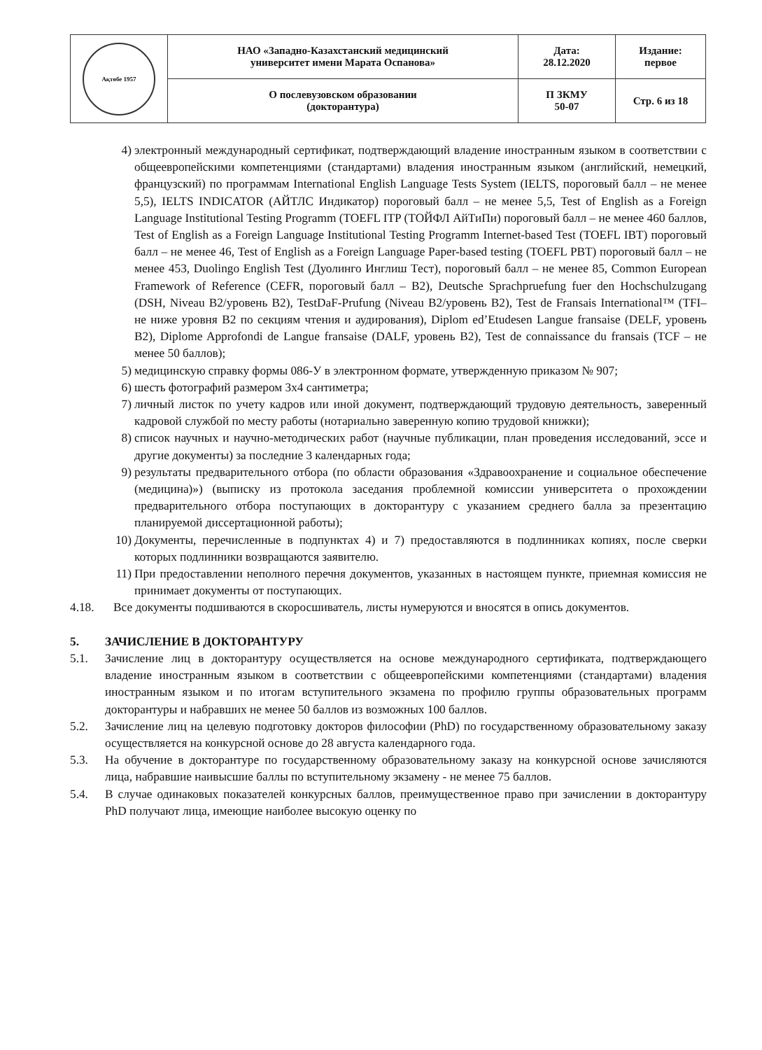| Ақтөбе 1957 | НАО «Западно-Казахстанский медицинский университет имени Марата Оспанова» | Дата: 28.12.2020 | Издание: первое |
| | О послевузовском образовании (докторантура) | П ЗКМУ 50-07 | Стр. 6 из 18 |
4) электронный международный сертификат, подтверждающий владение иностранным языком в соответствии с общеевропейскими компетенциями (стандартами) владения иностранным языком (английский, немецкий, французский) по программам International English Language Tests System (IELTS, пороговый балл – не менее 5,5), IELTS INDICATOR (АЙТЛС Индикатор) пороговый балл – не менее 5,5, Test of English as a Foreign Language Institutional Testing Programm (TOEFL ITP (ТОЙФЛ АйТиПи) пороговый балл – не менее 460 баллов, Test of English as a Foreign Language Institutional Testing Programm Internet-based Test (TOEFL IBT) пороговый балл – не менее 46, Test of English as a Foreign Language Paper-based testing (TOEFL PBT) пороговый балл – не менее 453, Duolingo English Test (Дуолинго Инглиш Тест), пороговый балл – не менее 85, Common European Framework of Reference (CEFR, пороговый балл – B2), Deutsche Sprachpruefung fuer den Hochschulzugang (DSH, Niveau B2/уровень B2), TestDaF-Prufung (Niveau B2/уровень B2), Test de Fransais International™ (TFI– не ниже уровня B2 по секциям чтения и аудирования), Diplom ed’Etudesen Langue fransaise (DELF, уровень B2), Diplome Approfondi de Langue fransaise (DALF, уровень B2), Test de connaissance du fransais (TCF – не менее 50 баллов);
5) медицинскую справку формы 086-У в электронном формате, утвержденную приказом № 907;
6) шесть фотографий размером 3х4 сантиметра;
7) личный листок по учету кадров или иной документ, подтверждающий трудовую деятельность, заверенный кадровой службой по месту работы (нотариально заверенную копию трудовой книжки);
8) список научных и научно-методических работ (научные публикации, план проведения исследований, эссе и другие документы) за последние 3 календарных года;
9) результаты предварительного отбора (по области образования «Здравоохранение и социальное обеспечение (медицина)») (выписку из протокола заседания проблемной комиссии университета о прохождении предварительного отбора поступающих в докторантуру с указанием среднего балла за презентацию планируемой диссертационной работы);
10) Документы, перечисленные в подпунктах 4) и 7) предоставляются в подлинниках копиях, после сверки которых подлинники возвращаются заявителю.
11) При предоставлении неполного перечня документов, указанных в настоящем пункте, приемная комиссия не принимает документы от поступающих.
4.18. Все документы подшиваются в скоросшиватель, листы нумеруются и вносятся в опись документов.
5. ЗАЧИСЛЕНИЕ В ДОКТОРАНТУРУ
5.1. Зачисление лиц в докторантуру осуществляется на основе международного сертификата, подтверждающего владение иностранным языком в соответствии с общеевропейскими компетенциями (стандартами) владения иностранным языком и по итогам вступительного экзамена по профилю группы образовательных программ докторантуры и набравших не менее 50 баллов из возможных 100 баллов.
5.2. Зачисление лиц на целевую подготовку докторов философии (PhD) по государственному образовательному заказу осуществляется на конкурсной основе до 28 августа календарного года.
5.3. На обучение в докторантуре по государственному образовательному заказу на конкурсной основе зачисляются лица, набравшие наивысшие баллы по вступительному экзамену - не менее 75 баллов.
5.4. В случае одинаковых показателей конкурсных баллов, преимущественное право при зачислении в докторантуру PhD получают лица, имеющие наиболее высокую оценку по